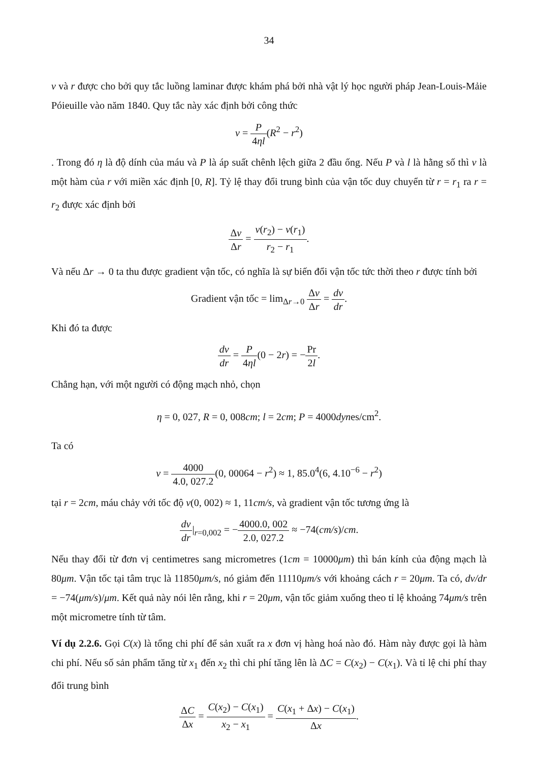34
v và r được cho bởi quy tắc luồng laminar được khám phá bởi nhà vật lý học người pháp Jean-Louis-Mảie Póieuille vào năm 1840. Quy tắc này xác định bởi công thức
v = P 4ηl(R<sup>2</sup> − r<sup>2</sup>)
. Trong đó η là độ dính của máu và P là áp suất chênh lệch giữa 2 đầu ống. Nếu P và l là hằng số thì v là một hàm của r với miền xác định [0, R]. Tỷ lệ thay đổi trung bình của vận tốc duy chuyển từ r = r<sub>1</sub> ra r = r<sub>2</sub> được xác định bởi
Δv Δr = v(r<sub>2</sub>) − v(r<sub>1</sub>) r<sub>2</sub> − r<sub>1</sub>.
Và nếu Δr → 0 ta thu được gradient vận tốc, có nghĩa là sự biến đổi vận tốc tức thời theo r được tính bởi
Gradient vận tốc = lim<sub>Δr→0</sub> Δv Δr = dv dr.
Khi đó ta được
dv dr = P 4ηl(0 − 2r) = −Pr 2l.
Chẳng hạn, với một người có động mạch nhỏ, chọn
η = 0, 027, R = 0, 008cm; l = 2cm; P = 4000dynes/cm<sup>2</sup>.
Ta có
v = 4000 4.0, 027.2(0, 00064 − r<sup>2</sup>) ≈ 1, 85.0<sup>4</sup>(6, 4.10<sup>−6</sup> − r<sup>2</sup>)
tại r = 2cm, máu chảy với tốc độ v(0, 002) ≈ 1, 11cm/s, và gradient vận tốc tương ứng là
dv dr|<sub>r=0,002</sub> = −4000.0, 002 2.0, 027.2 ≈ −74(cm/s)/cm.
Nếu thay đổi từ đơn vị centimetres sang micrometres (1cm = 10000μm) thì bán kính của động mạch là 80μm. Vận tốc tại tâm trục là 11850μm/s, nó giảm đến 11110μm/s với khoảng cách r = 20μm. Ta có, dv/dr = −74(μm/s)/μm. Kết quả này nói lên rằng, khi r = 20μm, vận tốc giảm xuống theo tỉ lệ khoảng 74μm/s trên một micrometre tính từ tâm.
Ví dụ 2.2.6. Gọi C(x) là tổng chi phí để sản xuất ra x đơn vị hàng hoá nào đó. Hàm này được gọi là hàm chi phí. Nếu số sản phẩm tăng từ x<sub>1</sub> đến x<sub>2</sub> thì chi phí tăng lên là ΔC = C(x<sub>2</sub>) − C(x<sub>1</sub>). Và tỉ lệ chi phí thay đổi trung bình
ΔC Δx = C(x<sub>2</sub>) − C(x<sub>1</sub>) x<sub>2</sub> − x<sub>1</sub> = C(x<sub>1</sub> + Δx) − C(x<sub>1</sub>) Δx.